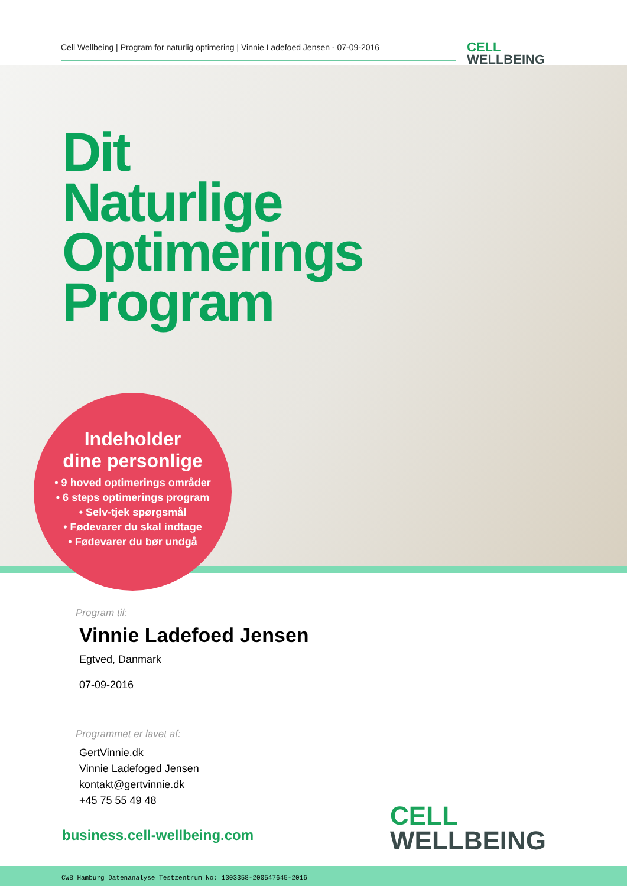Cell Wellbeing | Program for naturlig optimering | Vinnie Ladefoed Jensen - 07-09-2016
CELL
WELLBEING
Dit
Naturlige
Optimerings
Program
Indeholder
dine personlige
• 9 hoved optimerings områder
• 6 steps optimerings program
• Selv-tjek spørgsmål
• Fødevarer du skal indtage
• Fødevarer du bør undgå
Program til:
Vinnie Ladefoed Jensen
Egtved, Danmark
07-09-2016
Programmet er lavet af:
GertVinnie.dk
Vinnie Ladefoged Jensen
kontakt@gertvinnie.dk
+45 75 55 49 48
business.cell-wellbeing.com
CELL
WELLBEING
CWB Hamburg Datenanalyse Testzentrum No: 1303358-200547645-2016